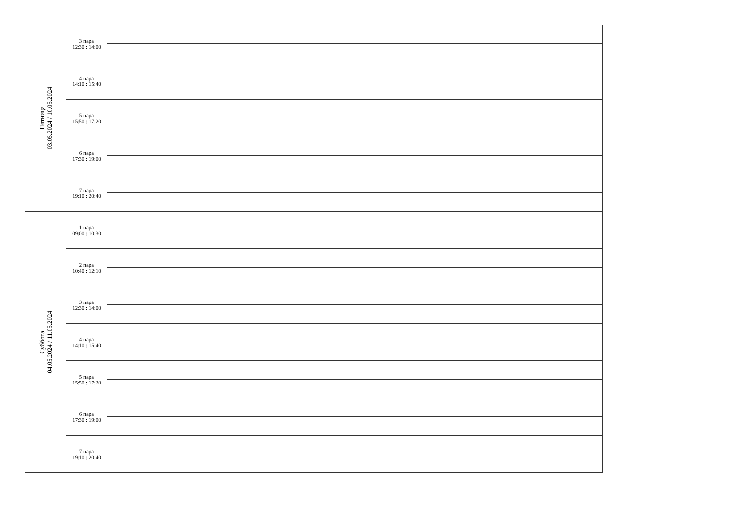| Пятница 03.05.2024 / 10.05.2024 | 3 пара 12:30 : 14:00 | | |
| | 4 пара 14:10 : 15:40 | | |
| | 5 пара 15:50 : 17:20 | | |
| | 6 пара 17:30 : 19:00 | | |
| | 7 пара 19:10 : 20:40 | | |
| Суббота 04.05.2024 / 11.05.2024 | 1 пара 09:00 : 10:30 | | |
| | 2 пара 10:40 : 12:10 | | |
| | 3 пара 12:30 : 14:00 | | |
| | 4 пара 14:10 : 15:40 | | |
| | 5 пара 15:50 : 17:20 | | |
| | 6 пара 17:30 : 19:00 | | |
| | 7 пара 19:10 : 20:40 | | |